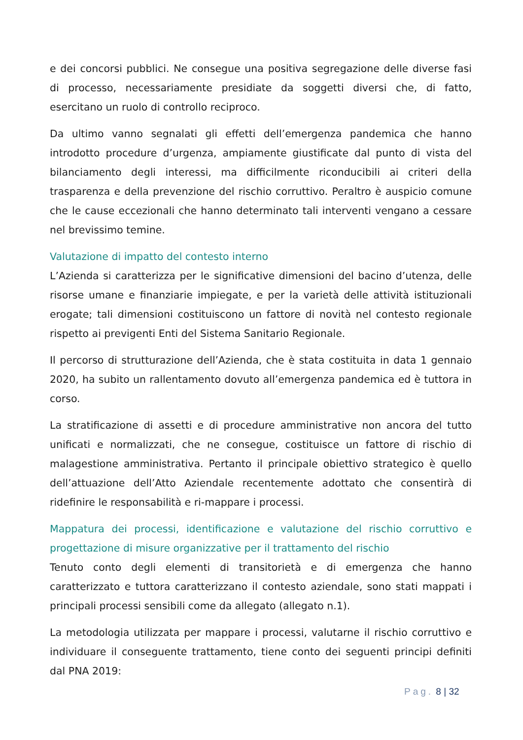e dei concorsi pubblici. Ne consegue una positiva segregazione delle diverse fasi di processo, necessariamente presidiate da soggetti diversi che, di fatto, esercitano un ruolo di controllo reciproco.
Da ultimo vanno segnalati gli effetti dell’emergenza pandemica che hanno introdotto procedure d’urgenza, ampiamente giustificate dal punto di vista del bilanciamento degli interessi, ma difficilmente riconducibili ai criteri della trasparenza e della prevenzione del rischio corruttivo. Peraltro è auspicio comune che le cause eccezionali che hanno determinato tali interventi vengano a cessare nel brevissimo temine.
Valutazione di impatto del contesto interno
L’Azienda si caratterizza per le significative dimensioni del bacino d’utenza, delle risorse umane e finanziarie impiegate, e per la varietà delle attività istituzionali erogate; tali dimensioni costituiscono un fattore di novità nel contesto regionale rispetto ai previgenti Enti del Sistema Sanitario Regionale.
Il percorso di strutturazione dell’Azienda, che è stata costituita in data 1 gennaio 2020, ha subito un rallentamento dovuto all’emergenza pandemica ed è tuttora in corso.
La stratificazione di assetti e di procedure amministrative non ancora del tutto unificati e normalizzati, che ne consegue, costituisce un fattore di rischio di malagestione amministrativa. Pertanto il principale obiettivo strategico è quello dell’attuazione dell’Atto Aziendale recentemente adottato che consentirà di ridefinire le responsabilità e ri-mappare i processi.
Mappatura dei processi, identificazione e valutazione del rischio corruttivo e progettazione di misure organizzative per il trattamento del rischio
Tenuto conto degli elementi di transitorietà e di emergenza che hanno caratterizzato e tuttora caratterizzano il contesto aziendale, sono stati mappati i principali processi sensibili come da allegato (allegato n.1).
La metodologia utilizzata per mappare i processi, valutarne il rischio corruttivo e individuare il conseguente trattamento, tiene conto dei seguenti principi definiti dal PNA 2019:
Pag. 8 | 32